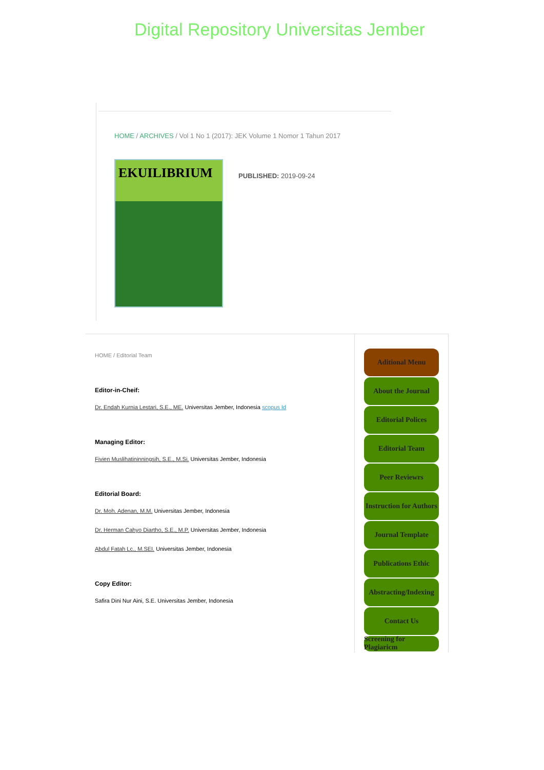Digital Repository Universitas Jember
HOME / ARCHIVES / Vol 1 No 1 (2017): JEK Volume 1 Nomor 1 Tahun 2017
EKUILIBRIUM
PUBLISHED: 2019-09-24
HOME / Editorial Team
Editor-in-Cheif:
Dr. Endah Kurnia Lestari, S.E., ME. Universitas Jember, Indonesia scopus Id
Managing Editor:
Fivien Muslihatininningsih, S.E., M.Si. Universitas Jember, Indonesia
Editorial Board:
Dr. Moh. Adenan, M.M. Universitas Jember, Indonesia
Dr. Herman Cahyo Diartho, S.E., M.P. Universitas Jember, Indonesia
Abdul Fatah Lc., M.SEI. Universitas Jember, Indonesia
Copy Editor:
Safira Dini Nur Aini, S.E. Universitas Jember, Indonesia
Aditional Menu
About the Journal
Editorial Polices
Editorial Team
Peer Reviewrs
Instruction for Authors
Journal Template
Publications Ethic
Abstracting/Indexing
Contact Us
Screening for Plagiaricm